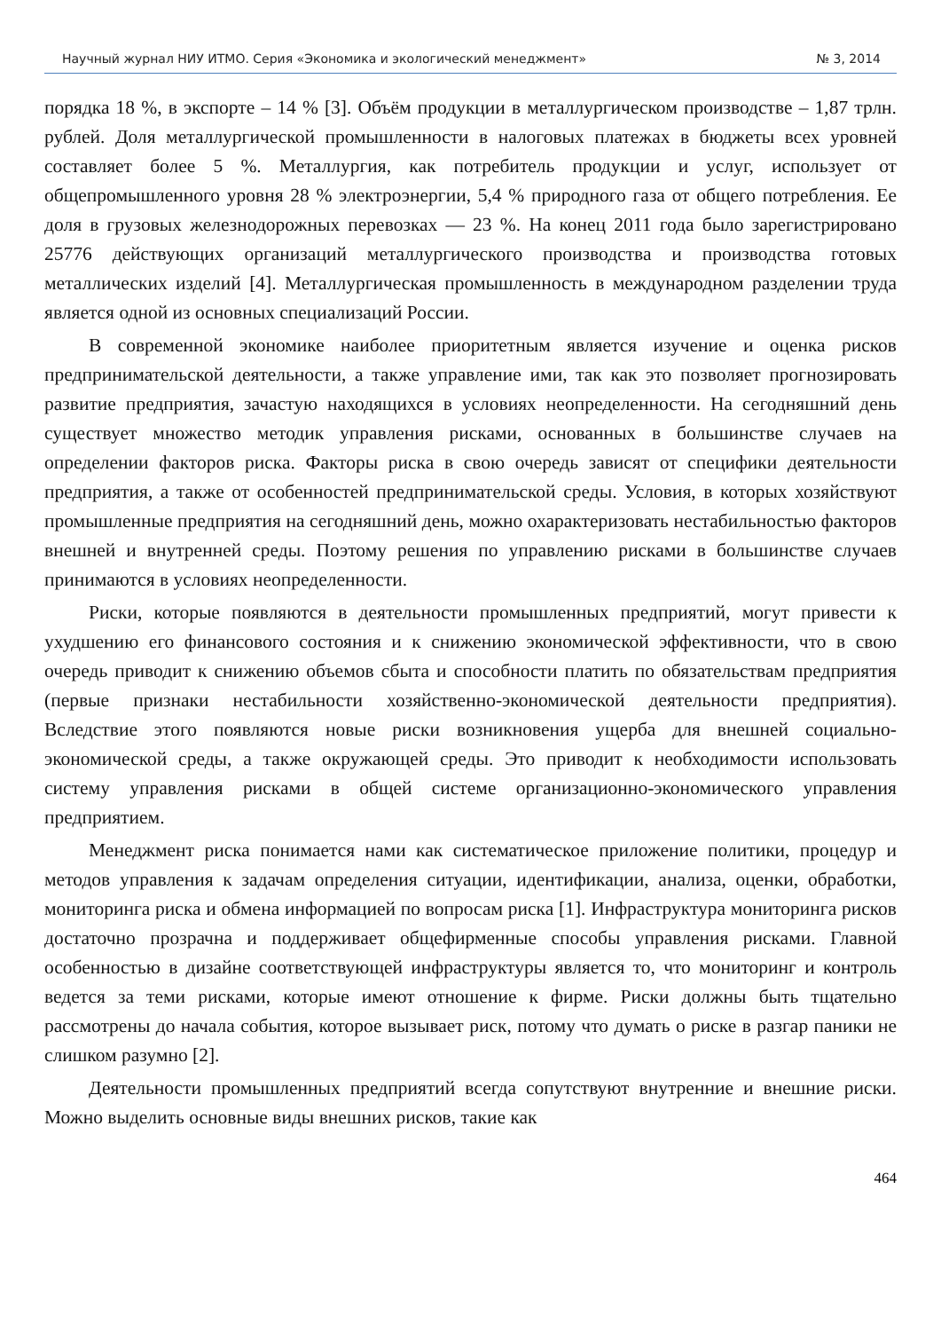Научный журнал НИУ ИТМО. Серия «Экономика и экологический менеджмент» № 3, 2014
порядка 18 %, в экспорте – 14 % [3]. Объём продукции в металлургическом производстве – 1,87 трлн. рублей. Доля металлургической промышленности в налоговых платежах в бюджеты всех уровней составляет более 5 %. Металлургия, как потребитель продукции и услуг, использует от общепромышленного уровня 28 % электроэнергии, 5,4 % природного газа от общего потребления. Ее доля в грузовых железнодорожных перевозках — 23 %. На конец 2011 года было зарегистрировано 25776 действующих организаций металлургического производства и производства готовых металлических изделий [4]. Металлургическая промышленность в международном разделении труда является одной из основных специализаций России.
В современной экономике наиболее приоритетным является изучение и оценка рисков предпринимательской деятельности, а также управление ими, так как это позволяет прогнозировать развитие предприятия, зачастую находящихся в условиях неопределенности. На сегодняшний день существует множество методик управления рисками, основанных в большинстве случаев на определении факторов риска. Факторы риска в свою очередь зависят от специфики деятельности предприятия, а также от особенностей предпринимательской среды. Условия, в которых хозяйствуют промышленные предприятия на сегодняшний день, можно охарактеризовать нестабильностью факторов внешней и внутренней среды. Поэтому решения по управлению рисками в большинстве случаев принимаются в условиях неопределенности.
Риски, которые появляются в деятельности промышленных предприятий, могут привести к ухудшению его финансового состояния и к снижению экономической эффективности, что в свою очередь приводит к снижению объемов сбыта и способности платить по обязательствам предприятия (первые признаки нестабильности хозяйственно-экономической деятельности предприятия). Вследствие этого появляются новые риски возникновения ущерба для внешней социально-экономической среды, а также окружающей среды. Это приводит к необходимости использовать систему управления рисками в общей системе организационно-экономического управления предприятием.
Менеджмент риска понимается нами как систематическое приложение политики, процедур и методов управления к задачам определения ситуации, идентификации, анализа, оценки, обработки, мониторинга риска и обмена информацией по вопросам риска [1]. Инфраструктура мониторинга рисков достаточно прозрачна и поддерживает общефирменные способы управления рисками. Главной особенностью в дизайне соответствующей инфраструктуры является то, что мониторинг и контроль ведется за теми рисками, которые имеют отношение к фирме. Риски должны быть тщательно рассмотрены до начала события, которое вызывает риск, потому что думать о риске в разгар паники не слишком разумно [2].
Деятельности промышленных предприятий всегда сопутствуют внутренние и внешние риски. Можно выделить основные виды внешних рисков, такие как
464